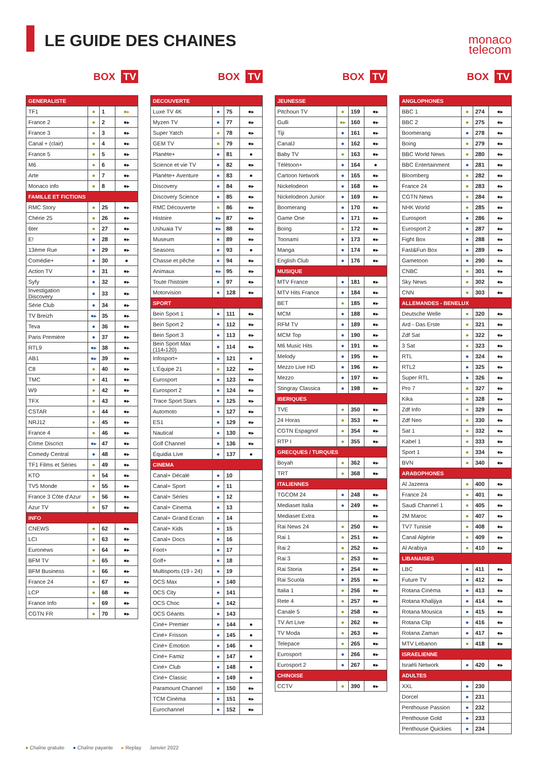LE GUIDE DES CHAINES
monaco
telecom
BOX TV
| GENERALISTE | | | |
| TF1 | ● | 1 | ● ▸ |
| France 2 | ● | 2 | ●▸ |
| France 3 | ● | 3 | ●▸ |
| Canal + (clair) | ● | 4 | ●▸ |
| France 5 | ● | 5 | ●▸ |
| M6 | ● | 6 | ●▸ |
| Arte | ● | 7 | ●▸ |
| Monaco info | ● | 8 | ●▸ |
| FAMILLE ET FICTIONS | | | |
| RMC Story | ● | 25 | ●▸ |
| Chérie 25 | ● | 26 | ●▸ |
| 6ter | ● | 27 | ●▸ |
| E! | ● | 28 | ●▸ |
| 13ème Rue | ● | 29 | ●▸ |
| Comédie+ | ● | 30 | ● |
| Action TV | ● | 31 | ●▸ |
| Syfy | ● | 32 | ●▸ |
| Investigation Discovery | ● | 33 | ●▸ |
| Série Club | ● | 34 | ●▸ |
| TV Breizh | ●▸ | 35 | ●▸ |
| Teva | ● | 36 | ●▸ |
| Paris Première | ● | 37 | ●▸ |
| RTL9 | ●▸ | 38 | ●▸ |
| AB1 | ●▸ | 39 | ●▸ |
| C8 | ● | 40 | ●▸ |
| TMC | ● | 41 | ●▸ |
| W9 | ● | 42 | ●▸ |
| TFX | ● | 43 | ●▸ |
| CSTAR | ● | 44 | ●▸ |
| NRJ12 | ● | 45 | ●▸ |
| France 4 | ● | 46 | ●▸ |
| Crime Discrict | ●▸ | 47 | ●▸ |
| Comedy Central | ● | 48 | ●▸ |
| TF1 Films et Séries | ● | 49 | ●▸ |
| KTO | ● | 54 | ●▸ |
| TV5 Monde | ● | 55 | ●▸ |
| France 3 Côte d'Azur | ● | 56 | ●▸ |
| Azur TV | ● | 57 | ●▸ |
| INFO | | | |
| CNEWS | ● | 62 | ●▸ |
| LCI | ● | 63 | ●▸ |
| Euronews | ● | 64 | ●▸ |
| BFM TV | ● | 65 | ●▸ |
| BFM Business | ● | 66 | ●▸ |
| France 24 | ● | 67 | ●▸ |
| LCP | ● | 68 | ●▸ |
| France Info | ● | 69 | ●▸ |
| CGTN FR | ● | 70 | ●▸ |
BOX TV
| DECOUVERTE | | | |
| Luxe TV 4K | ● | 75 | ●▸ |
| Myzen TV | ● | 77 | ●▸ |
| Super Yatch | ● | 78 | ●▸ |
| GEM TV | ● | 79 | ●▸ |
| Planète+ | ● | 81 | ● |
| Science et vie TV | ● | 82 | ●▸ |
| Planète+ Aventure | ● | 83 | ● |
| Discovery | ● | 84 | ●▸ |
| Discovery Science | ● | 85 | ●▸ |
| RMC Découverte | ● | 86 | ●▸ |
| Histoire | ●▸ | 87 | ●▸ |
| Ushuaia TV | ●▸ | 88 | ●▸ |
| Museum | ● | 89 | ●▸ |
| Seasons | ● | 93 | ● |
| Chasse et pêche | ● | 94 | ●▸ |
| Animaux | ●▸ | 95 | ●▸ |
| Toute l'histoire | ● | 97 | ●▸ |
| Motorvision | ● | 128 | ●▸ |
| SPORT | | | |
| Bein Sport 1 | ● | 111 | ●▸ |
| Bein Sport 2 | ● | 112 | ●▸ |
| Bein Sport 3 | ● | 113 | ●▸ |
| Bein Sport Max (114›120) | ● | 114 | ●▸ |
| Infosport+ | ● | 121 | ● |
| L'Équipe 21 | ● | 122 | ●▸ |
| Eurosport | ● | 123 | ●▸ |
| Eurosport 2 | ● | 124 | ●▸ |
| Trace Sport Stars | ● | 125 | ●▸ |
| Automoto | ● | 127 | ●▸ |
| ES1 | ● | 129 | ●▸ |
| Nautical | ● | 130 | ●▸ |
| Golf Channel | ● | 136 | ●▸ |
| Équidia Live | ● | 137 | ● |
| CINEMA | | | |
| Canal+ Décalé | ● | 10 | |
| Canal+ Sport | ● | 11 | |
| Canal+ Séries | ● | 12 | |
| Canal+ Cinema | ● | 13 | |
| Canal+ Grand Ecran | ● | 14 | |
| Canal+ Kids | ● | 15 | |
| Canal+ Docs | ● | 16 | |
| Foot+ | ● | 17 | |
| Golf+ | ● | 18 | |
| Multisports (19 › 24) | ● | 19 | |
| OCS Max | ● | 140 | |
| OCS City | ● | 141 | |
| OCS Choc | ● | 142 | |
| OCS Géants | ● | 143 | |
| Ciné+ Premier | ● | 144 | ● |
| Ciné+ Frisson | ● | 145 | ● |
| Ciné+ Émotion | ● | 146 | ● |
| Ciné+ Famiz | ● | 147 | ● |
| Ciné+ Club | ● | 148 | ● |
| Ciné+ Classic | ● | 149 | ● |
| Paramount Channel | ● | 150 | ●▸ |
| TCM Cinéma | ● | 151 | ●▸ |
| Eurochannel | ● | 152 | ●▸ |
BOX TV
| JEUNESSE | | | |
| Pitchoun TV | ● | 159 | ●▸ |
| Gulli | ●▸ | 160 | ●▸ |
| Tiji | ● | 161 | ●▸ |
| CanalJ | ● | 162 | ●▸ |
| Baby TV | ● | 163 | ●▸ |
| Télétoon+ | ● | 164 | ● |
| Cartoon Network | ● | 165 | ●▸ |
| Nickelodeon | ● | 168 | ●▸ |
| Nickelodeon Junior | ● | 169 | ●▸ |
| Boomerang | ● | 170 | ●▸ |
| Game One | ● | 171 | ●▸ |
| Boing | ● | 172 | ●▸ |
| Toonami | ● | 173 | ●▸ |
| Manga | ● | 174 | ●▸ |
| English Club | ● | 176 | ●▸ |
| MUSIQUE | | | |
| MTV France | ● | 181 | ●▸ |
| MTV Hits France | ● | 184 | ●▸ |
| BET | ● | 185 | ●▸ |
| MCM | ● | 188 | ●▸ |
| RFM TV | ● | 189 | ●▸ |
| MCM Top | ● | 190 | ●▸ |
| M6 Music Hits | ● | 191 | ●▸ |
| Melody | ● | 195 | ●▸ |
| Mezzo Live HD | ● | 196 | ●▸ |
| Mezzo | ● | 197 | ●▸ |
| Stingray Classica | ● | 198 | ●▸ |
| IBERIQUES | | | |
| TVE | ● | 350 | ●▸ |
| 24 Horas | ● | 353 | ●▸ |
| CGTN Espagnol | ● | 354 | ●▸ |
| RTP I | ● | 355 | ●▸ |
| GRECQUES / TURQUES | | | |
| Boyah | ● | 362 | ●▸ |
| TRT | ● | 368 | ●▸ |
| ITALIENNES | | | |
| TGCOM 24 | ● | 248 | ●▸ |
| Mediaset Italia | ● | 249 | ●▸ |
| Mediaset Extra | | | ●▸ |
| Rai News 24 | ● | 250 | ●▸ |
| Rai 1 | ● | 251 | ●▸ |
| Rai 2 | ● | 252 | ●▸ |
| Rai 3 | ● | 253 | ●▸ |
| Rai Storia | ● | 254 | ●▸ |
| Rai Scuola | ● | 255 | ●▸ |
| Italia 1 | ● | 256 | ●▸ |
| Rete 4 | ● | 257 | ●▸ |
| Canale 5 | ● | 258 | ●▸ |
| TV Art Live | ● | 262 | ●▸ |
| TV Moda | ● | 263 | ●▸ |
| Telepace | ● | 265 | ●▸ |
| Eurosport | ● | 266 | ●▸ |
| Eurosport 2 | ● | 267 | ●▸ |
| CHINOISE | | | |
| CCTV | ● | 390 | ●▸ |
BOX TV
| ANGLOPHONES | | | |
| BBC 1 | ● | 274 | ●▸ |
| BBC 2 | ● | 275 | ●▸ |
| Boomerang | ● | 278 | ●▸ |
| Boing | ● | 279 | ●▸ |
| BBC World News | ● | 280 | ●▸ |
| BBC Entertainment | ● | 281 | ●▸ |
| Bloomberg | ● | 282 | ●▸ |
| France 24 | ● | 283 | ●▸ |
| CGTN News | ● | 284 | ●▸ |
| NHK World | ● | 285 | ●▸ |
| Eurosport | ● | 286 | ●▸ |
| Eurosport 2 | ● | 287 | ●▸ |
| Fight Box | ● | 288 | ●▸ |
| Fast&Fun Box | ● | 289 | ●▸ |
| Gametoon | ● | 290 | ●▸ |
| CNBC | ● | 301 | ●▸ |
| Sky News | ● | 302 | ●▸ |
| CNN | ● | 303 | ●▸ |
| ALLEMANDES - BENELUX | | | |
| Deutsche Welle | ● | 320 | ●▸ |
| Ard - Das Erste | ● | 321 | ●▸ |
| Zdf Sat | ● | 322 | ●▸ |
| 3 Sat | ● | 323 | ●▸ |
| RTL | ● | 324 | ●▸ |
| RTL2 | ● | 325 | ●▸ |
| Super RTL | ● | 326 | ●▸ |
| Pro 7 | ● | 327 | ●▸ |
| Kika | ● | 328 | ●▸ |
| Zdf Info | ● | 329 | ●▸ |
| Zdf Neo | ● | 330 | ●▸ |
| Sat 1 | ● | 332 | ●▸ |
| Kabel 1 | ● | 333 | ●▸ |
| Sport 1 | ● | 334 | ●▸ |
| BVN | ● | 340 | ●▸ |
| ARABOPHONES | | | |
| Al Jazeera | ● | 400 | ●▸ |
| France 24 | ● | 401 | ●▸ |
| Saudi Channel 1 | ● | 405 | ●▸ |
| 2M Maroc | ● | 407 | ●▸ |
| TV7 Tunisie | ● | 408 | ●▸ |
| Canal Algérie | ● | 409 | ●▸ |
| Al Arabiya | ● | 410 | ●▸ |
| LIBANAISES | | | |
| LBC | ● | 411 | ●▸ |
| Future TV | ● | 412 | ●▸ |
| Rotana Cinéma | ● | 413 | ●▸ |
| Rotana Khalijiya | ● | 414 | ●▸ |
| Rotana Mousica | ● | 415 | ●▸ |
| Rotana Clip | ● | 416 | ●▸ |
| Rotana Zaman | ● | 417 | ●▸ |
| MTV Lebanon | ● | 418 | ●▸ |
| ISRAELIENNE | | | |
| Israëli Network | ● | 420 | ●▸ |
| ADULTES | | | |
| XXL | ● | 230 | |
| Dorcel | ● | 231 | |
| Penthouse Passion | ● | 232 | |
| Penthouse Gold | ● | 233 | |
| Penthouse Quickies | ● | 234 | |
● Chaîne gratuite ● Chaîne payante ▸ Replay Janvier 2022